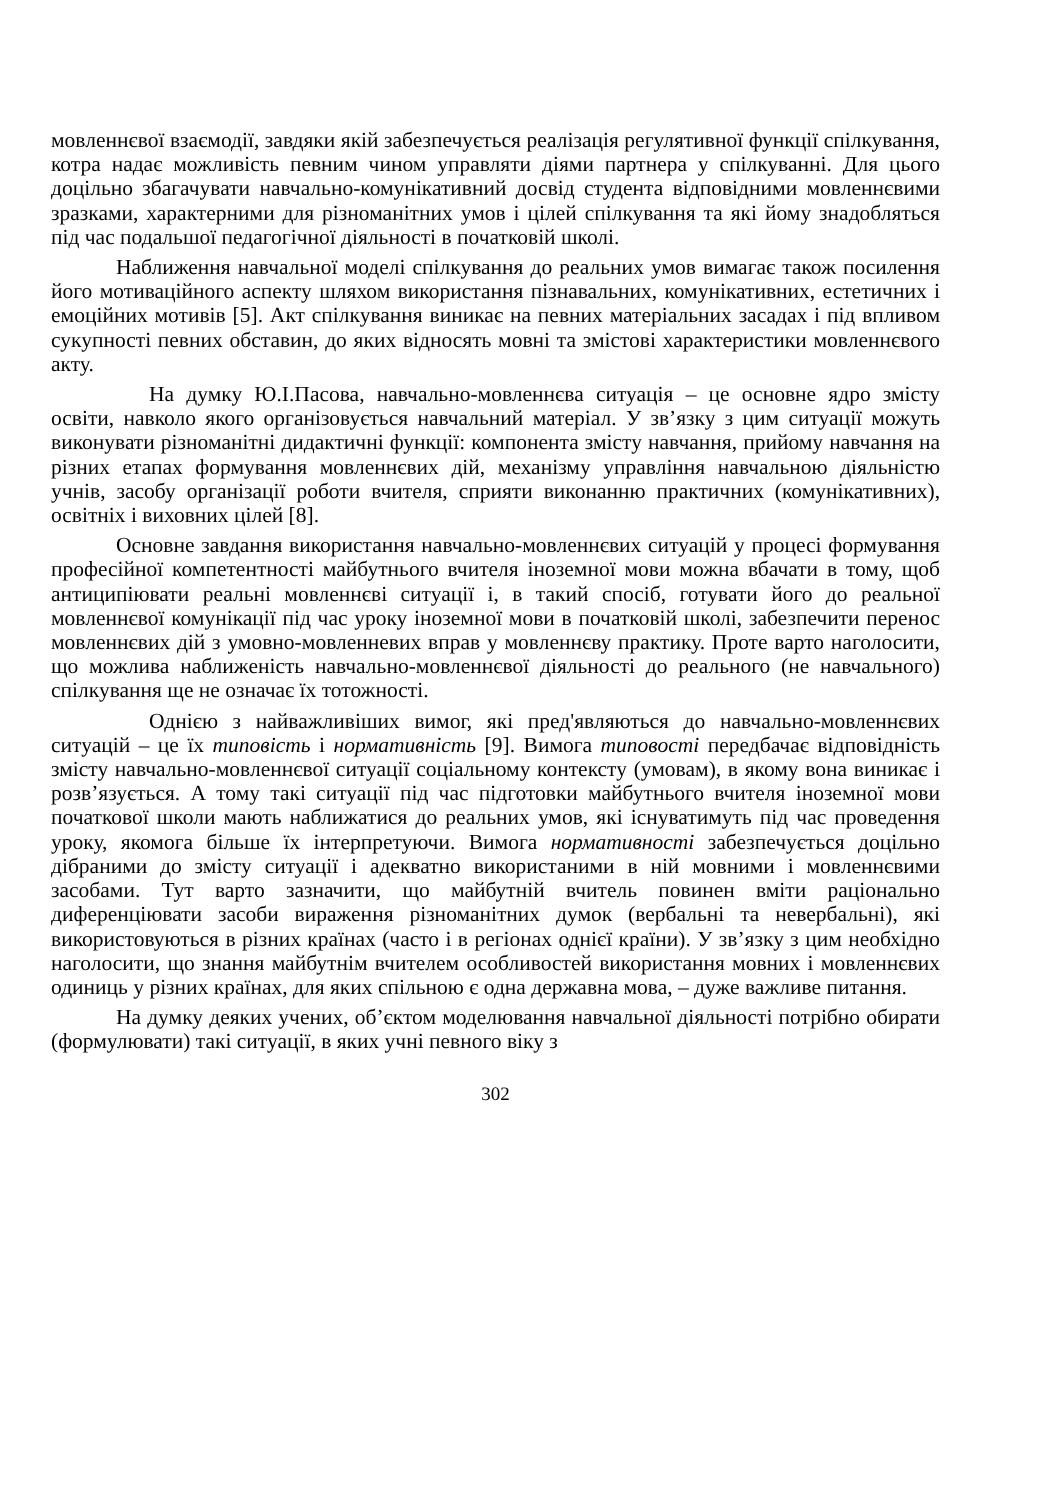мовленнєвої взаємодії, завдяки якій забезпечується реалізація регулятивної функції спілкування, котра надає можливість певним чином управляти діями партнера у спілкуванні. Для цього доцільно збагачувати навчально-комунікативний досвід студента відповідними мовленнєвими зразками, характерними для різноманітних умов і цілей спілкування та які йому знадобляться під час подальшої педагогічної діяльності в початковій школі.
Наближення навчальної моделі спілкування до реальних умов вимагає також посилення його мотиваційного аспекту шляхом використання пізнавальних, комунікативних, естетичних і емоційних мотивів [5]. Акт спілкування виникає на певних матеріальних засадах і під впливом сукупності певних обставин, до яких відносять мовні та змістові характеристики мовленнєвого акту.
На думку Ю.І.Пасова, навчально-мовленнєва ситуація – це основне ядро змісту освіти, навколо якого організовується навчальний матеріал. У зв’язку з цим ситуації можуть виконувати різноманітні дидактичні функції: компонента змісту навчання, прийому навчання на різних етапах формування мовленнєвих дій, механізму управління навчальною діяльністю учнів, засобу організації роботи вчителя, сприяти виконанню практичних (комунікативних), освітніх і виховних цілей [8].
Основне завдання використання навчально-мовленнєвих ситуацій у процесі формування професійної компетентності майбутнього вчителя іноземної мови можна вбачати в тому, щоб антиципіювати реальні мовленнєві ситуації і, в такий спосіб, готувати його до реальної мовленнєвої комунікації під час уроку іноземної мови в початковій школі, забезпечити перенос мовленнєвих дій з умовно-мовленневих вправ у мовленнєву практику. Проте варто наголосити, що можлива наближеність навчально-мовленнєвої діяльності до реального (не навчального) спілкування ще не означає їх тотожності.
Однією з найважливіших вимог, які пред'являються до навчально-мовленнєвих ситуацій – це їх типовість і нормативність [9]. Вимога типовості передбачає відповідність змісту навчально-мовленнєвої ситуації соціальному контексту (умовам), в якому вона виникає і розв’язується. А тому такі ситуації під час підготовки майбутнього вчителя іноземної мови початкової школи мають наближатися до реальних умов, які існуватимуть під час проведення уроку, якомога більше їх інтерпретуючи. Вимога нормативності забезпечується доцільно дібраними до змісту ситуації і адекватно використаними в ній мовними і мовленнєвими засобами. Тут варто зазначити, що майбутній вчитель повинен вміти раціонально диференціювати засоби вираження різноманітних думок (вербальні та невербальні), які використовуються в різних країнах (часто і в регіонах однієї країни). У зв’язку з цим необхідно наголосити, що знання майбутнім вчителем особливостей використання мовних і мовленнєвих одиниць у різних країнах, для яких спільною є одна державна мова, – дуже важливе питання.
На думку деяких учених, об’єктом моделювання навчальної діяльності потрібно обирати (формулювати) такі ситуації, в яких учні певного віку з
302